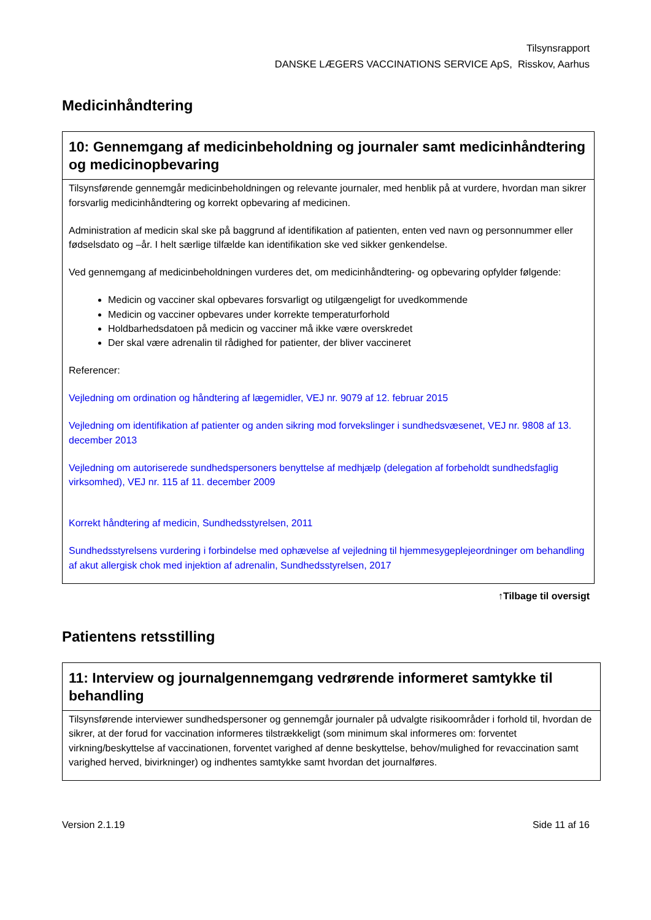Tilsynsrapport
DANSKE LÆGERS VACCINATIONS SERVICE ApS, Risskov, Aarhus
Medicinhåndtering
| 10: Gennemgang af medicinbeholdning og journaler samt medicinhåndtering og medicinopbevaring |
| --- |
| Tilsynsførende gennemgår medicinbeholdningen og relevante journaler, med henblik på at vurdere, hvordan man sikrer forsvarlig medicinhåndtering og korrekt opbevaring af medicinen. Administration af medicin skal ske på baggrund af identifikation af patienten, enten ved navn og personnummer eller fødselsdato og –år. I helt særlige tilfælde kan identifikation ske ved sikker genkendelse. Ved gennemgang af medicinbeholdningen vurderes det, om medicinhåndtering- og opbevaring opfylder følgende: Medicin og vacciner skal opbevares forsvarligt og utilgængeligt for uvedkommende Medicin og vacciner opbevares under korrekte temperaturforhold Holdbarhedsdatoen på medicin og vacciner må ikke være overskredet Der skal være adrenalin til rådighed for patienter, der bliver vaccineret Referencer: Vejledning om ordination og håndtering af lægemidler, VEJ nr. 9079 af 12. februar 2015 Vejledning om identifikation af patienter og anden sikring mod forvekslinger i sundhedsvæsenet, VEJ nr. 9808 af 13. december 2013 Vejledning om autoriserede sundhedspersoners benyttelse af medhjælp (delegation af forbeholdt sundhedsfaglig virksomhed), VEJ nr. 115 af 11. december 2009 Korrekt håndtering af medicin, Sundhedsstyrelsen, 2011 Sundhedsstyrelsens vurdering i forbindelse med ophævelse af vejledning til hjemmesygeplejeordninger om behandling af akut allergisk chok med injektion af adrenalin, Sundhedsstyrelsen, 2017 |
↑Tilbage til oversigt
Patientens retsstilling
| 11: Interview og journalgennemgang vedrørende informeret samtykke til behandling |
| --- |
| Tilsynsførende interviewer sundhedspersoner og gennemgår journaler på udvalgte risikoområder i forhold til, hvordan de sikrer, at der forud for vaccination informeres tilstrækkeligt (som minimum skal informeres om: forventet virkning/beskyttelse af vaccinationen, forventet varighed af denne beskyttelse, behov/mulighed for revaccination samt varighed herved, bivirkninger) og indhentes samtykke samt hvordan det journalføres. |
Version 2.1.19 Side 11 af 16